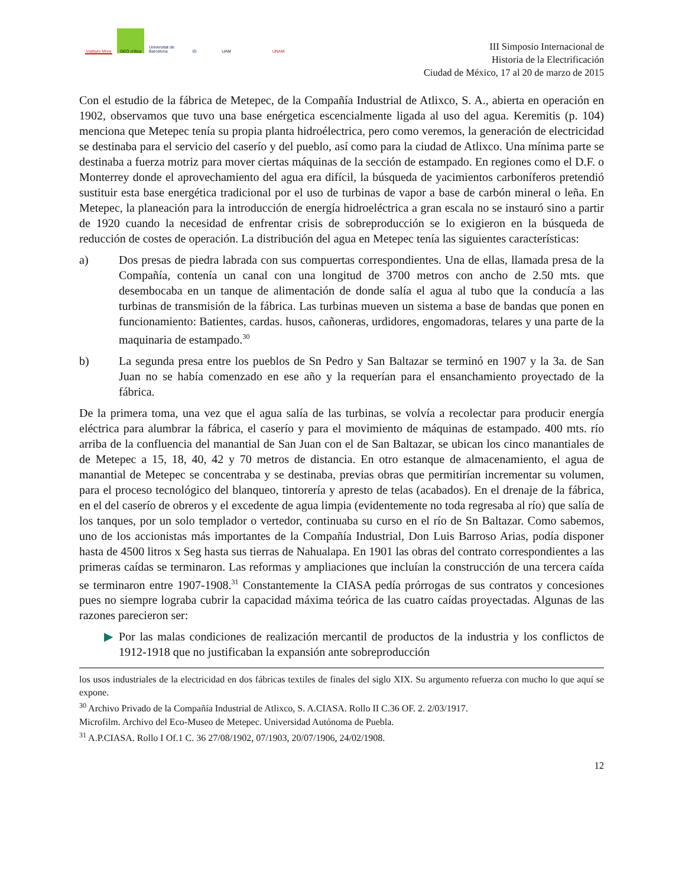Instituto Mora
GEO crítica
Universitat de Barcelona
IG UAM UNAM
III Simposio Internacional de
Historia de la Electrificación
Ciudad de México, 17 al 20 de marzo de 2015
Con el estudio de la fábrica de Metepec, de la Compañía Industrial de Atlixco, S. A., abierta en operación en 1902, observamos que tuvo una base enérgetica escencialmente ligada al uso del agua. Keremitis (p. 104) menciona que Metepec tenía su propia planta hidroélectrica, pero como veremos, la generación de electricidad se destinaba para el servicio del caserío y del pueblo, así como para la ciudad de Atlixco. Una mínima parte se destinaba a fuerza motriz para mover ciertas máquinas de la sección de estampado. En regiones como el D.F. o Monterrey donde el aprovechamiento del agua era difícil, la búsqueda de yacimientos carboníferos pretendió sustituir esta base energética tradicional por el uso de turbinas de vapor a base de carbón mineral o leña. En Metepec, la planeación para la introducción de energía hidroeléctrica a gran escala no se instauró sino a partir de 1920 cuando la necesidad de enfrentar crisis de sobreproducción se lo exigieron en la búsqueda de reducción de costes de operación. La distribución del agua en Metepec tenía las siguientes características:
a) Dos presas de piedra labrada con sus compuertas correspondientes. Una de ellas, llamada presa de la Compañía, contenía un canal con una longitud de 3700 metros con ancho de 2.50 mts. que desembocaba en un tanque de alimentación de donde salía el agua al tubo que la conducía a las turbinas de transmisión de la fábrica. Las turbinas mueven un sistema a base de bandas que ponen en funcionamiento: Batientes, cardas. husos, cañoneras, urdidores, engomadoras, telares y una parte de la maquinaria de estampado.<sup>30</sup>
b) La segunda presa entre los pueblos de Sn Pedro y San Baltazar se terminó en 1907 y la 3a. de San Juan no se había comenzado en ese año y la requerían para el ensanchamiento proyectado de la fábrica.
De la primera toma, una vez que el agua salía de las turbinas, se volvía a recolectar para producir energía eléctrica para alumbrar la fábrica, el caserío y para el movimiento de máquinas de estampado. 400 mts. río arriba de la confluencia del manantial de San Juan con el de San Baltazar, se ubican los cinco manantiales de de Metepec a 15, 18, 40, 42 y 70 metros de distancia. En otro estanque de almacenamiento, el agua de manantial de Metepec se concentraba y se destinaba, previas obras que permitirían incrementar su volumen, para el proceso tecnológico del blanqueo, tintorería y apresto de telas (acabados). En el drenaje de la fábrica, en el del caserío de obreros y el excedente de agua limpia (evidentemente no toda regresaba al río) que salía de los tanques, por un solo templador o vertedor, continuaba su curso en el río de Sn Baltazar. Como sabemos, uno de los accionistas más importantes de la Compañía Industrial, Don Luis Barroso Arias, podía disponer hasta de 4500 litros x Seg hasta sus tierras de Nahualapa. En 1901 las obras del contrato correspondientes a las primeras caídas se terminaron. Las reformas y ampliaciones que incluían la construcción de una tercera caída se terminaron entre 1907-1908.<sup>31</sup> Constantemente la CIASA pedía prórrogas de sus contratos y concesiones pues no siempre lograba cubrir la capacidad máxima teórica de las cuatro caídas proyectadas. Algunas de las razones parecieron ser:
▶ Por las malas condiciones de realización mercantil de productos de la industria y los conflictos de 1912-1918 que no justificaban la expansión ante sobreproducción
los usos industriales de la electricidad en dos fábricas textiles de finales del siglo XIX. Su argumento refuerza con mucho lo que aquí se expone.
<sup>30</sup> Archivo Privado de la Compañía Industrial de Atlixco, S. A.CIASA. Rollo II C.36 OF. 2. 2/03/1917.
Microfilm. Archivo del Eco-Museo de Metepec. Universidad Autónoma de Puebla.
<sup>31</sup> A.P.CIASA. Rollo I Of.1 C. 36 27/08/1902, 07/1903, 20/07/1906, 24/02/1908.
12